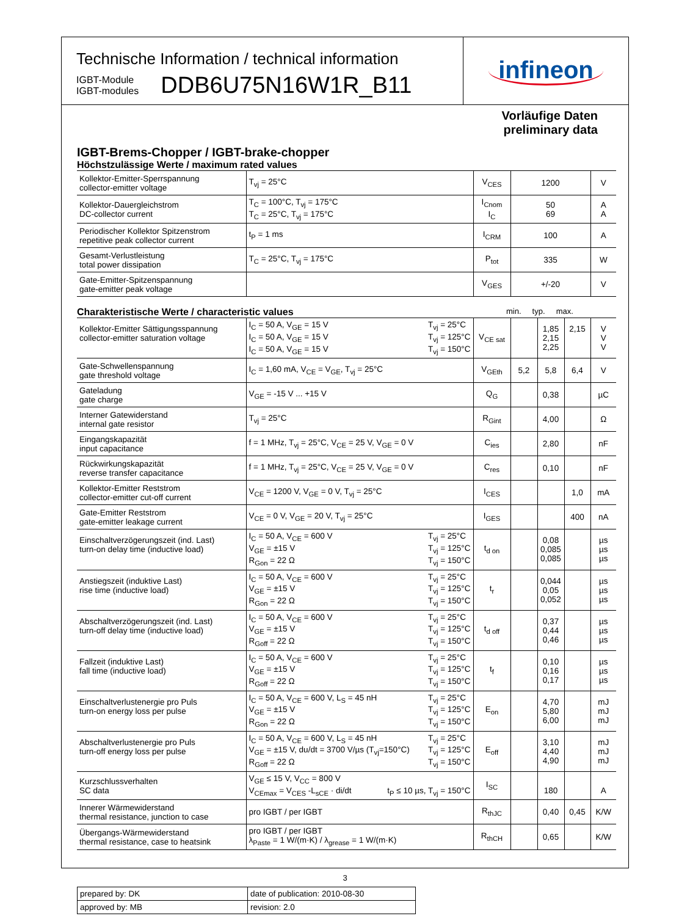Technische Information / technical information
IGBT-Module
IGBT-modules
DDB6U75N16W1R_B11
infineon
Vorläufige Daten
preliminary data
IGBT-Brems-Chopper / IGBT-brake-chopper
Höchstzulässige Werte / maximum rated values
| Kollektor-Emitter-Sperrspannung collector-emitter voltage | T<sub>vj</sub> = 25°C | V<sub>CES</sub> | 1200 | V |
| Kollektor-Dauergleichstrom DC-collector current | T<sub>C</sub> = 100°C, T<sub>vj</sub> = 175°C T<sub>C</sub> = 25°C, T<sub>vj</sub> = 175°C | I<sub>Cnom</sub> I<sub>C</sub> | 50 69 | A A |
| Periodischer Kollektor Spitzenstrom repetitive peak collector current | t<sub>P</sub> = 1 ms | I<sub>CRM</sub> | 100 | A |
| Gesamt-Verlustleistung total power dissipation | T<sub>C</sub> = 25°C, T<sub>vj</sub> = 175°C | P<sub>tot</sub> | 335 | W |
| Gate-Emitter-Spitzenspannung gate-emitter peak voltage | | V<sub>GES</sub> | +/-20 | V |
Charakteristische Werte / characteristic values min. typ. max.
| Kollektor-Emitter Sättigungsspannung collector-emitter saturation voltage | I<sub>C</sub> = 50 A, V<sub>GE</sub> = 15 V I<sub>C</sub> = 50 A, V<sub>GE</sub> = 15 V I<sub>C</sub> = 50 A, V<sub>GE</sub> = 15 V T<sub>vj</sub> = 25°C T<sub>vj</sub> = 125°C T<sub>vj</sub> = 150°C | V<sub>CE sat</sub> | | 1,85 2,15 2,25 | 2,15 | V V V |
| Gate-Schwellenspannung gate threshold voltage | I<sub>C</sub> = 1,60 mA, V<sub>CE</sub> = V<sub>GE</sub>, T<sub>vj</sub> = 25°C | V<sub>GEth</sub> | 5,2 | 5,8 | 6,4 | V |
| Gateladung gate charge | V<sub>GE</sub> = -15 V ... +15 V | Q<sub>G</sub> | | 0,38 | | µC |
| Interner Gatewiderstand internal gate resistor | T<sub>vj</sub> = 25°C | R<sub>Gint</sub> | | 4,00 | | Ω |
| Eingangskapazität input capacitance | f = 1 MHz, T<sub>vj</sub> = 25°C, V<sub>CE</sub> = 25 V, V<sub>GE</sub> = 0 V | C<sub>ies</sub> | | 2,80 | | nF |
| Rückwirkungskapazität reverse transfer capacitance | f = 1 MHz, T<sub>vj</sub> = 25°C, V<sub>CE</sub> = 25 V, V<sub>GE</sub> = 0 V | C<sub>res</sub> | | 0,10 | | nF |
| Kollektor-Emitter Reststrom collector-emitter cut-off current | V<sub>CE</sub> = 1200 V, V<sub>GE</sub> = 0 V, T<sub>vj</sub> = 25°C | I<sub>CES</sub> | | | 1,0 | mA |
| Gate-Emitter Reststrom gate-emitter leakage current | V<sub>CE</sub> = 0 V, V<sub>GE</sub> = 20 V, T<sub>vj</sub> = 25°C | I<sub>GES</sub> | | | 400 | nA |
| Einschaltverzögerungszeit (ind. Last) turn-on delay time (inductive load) | I<sub>C</sub> = 50 A, V<sub>CE</sub> = 600 V V<sub>GE</sub> = ±15 V R<sub>Gon</sub> = 22 Ω T<sub>vj</sub> = 25°C T<sub>vj</sub> = 125°C T<sub>vj</sub> = 150°C | t<sub>d on</sub> | | 0,08 0,085 0,085 | | µs µs µs |
| Anstiegszeit (induktive Last) rise time (inductive load) | I<sub>C</sub> = 50 A, V<sub>CE</sub> = 600 V V<sub>GE</sub> = ±15 V R<sub>Gon</sub> = 22 Ω T<sub>vj</sub> = 25°C T<sub>vj</sub> = 125°C T<sub>vj</sub> = 150°C | t<sub>r</sub> | | 0,044 0,05 0,052 | | µs µs µs |
| Abschaltverzögerungszeit (ind. Last) turn-off delay time (inductive load) | I<sub>C</sub> = 50 A, V<sub>CE</sub> = 600 V V<sub>GE</sub> = ±15 V R<sub>Goff</sub> = 22 Ω T<sub>vj</sub> = 25°C T<sub>vj</sub> = 125°C T<sub>vj</sub> = 150°C | t<sub>d off</sub> | | 0,37 0,44 0,46 | | µs µs µs |
| Fallzeit (induktive Last) fall time (inductive load) | I<sub>C</sub> = 50 A, V<sub>CE</sub> = 600 V V<sub>GE</sub> = ±15 V R<sub>Goff</sub> = 22 Ω T<sub>vj</sub> = 25°C T<sub>vj</sub> = 125°C T<sub>vj</sub> = 150°C | t<sub>f</sub> | | 0,10 0,16 0,17 | | µs µs µs |
| Einschaltverlustenergie pro Puls turn-on energy loss per pulse | I<sub>C</sub> = 50 A, V<sub>CE</sub> = 600 V, L<sub>S</sub> = 45 nH V<sub>GE</sub> = ±15 V R<sub>Gon</sub> = 22 Ω T<sub>vj</sub> = 25°C T<sub>vj</sub> = 125°C T<sub>vj</sub> = 150°C | E<sub>on</sub> | | 4,70 5,80 6,00 | | mJ mJ mJ |
| Abschaltverlustenergie pro Puls turn-off energy loss per pulse | I<sub>C</sub> = 50 A, V<sub>CE</sub> = 600 V, L<sub>S</sub> = 45 nH V<sub>GE</sub> = ±15 V, du/dt = 3700 V/µs (T<sub>vj</sub>=150°C) R<sub>Goff</sub> = 22 Ω T<sub>vj</sub> = 25°C T<sub>vj</sub> = 125°C T<sub>vj</sub> = 150°C | E<sub>off</sub> | | 3,10 4,40 4,90 | | mJ mJ mJ |
| Kurzschlussverhalten SC data | V<sub>GE</sub> ≤ 15 V, V<sub>CC</sub> = 800 V V<sub>CEmax</sub> = V<sub>CES</sub> -L<sub>sCE</sub> · di/dt t<sub>P</sub> ≤ 10 µs, T<sub>vj</sub> = 150°C | I<sub>SC</sub> | | 180 | | A |
| Innerer Wärmewiderstand thermal resistance, junction to case | pro IGBT / per IGBT | R<sub>thJC</sub> | | 0,40 | 0,45 | K/W |
| Übergangs-Wärmewiderstand thermal resistance, case to heatsink | pro IGBT / per IGBT λ<sub>Paste</sub> = 1 W/(m·K) / λ<sub>grease</sub> = 1 W/(m·K) | R<sub>thCH</sub> | | 0,65 | | K/W |
| prepared by: DK | date of publication: 2010-08-30 |
| approved by: MB | revision: 2.0 |
3